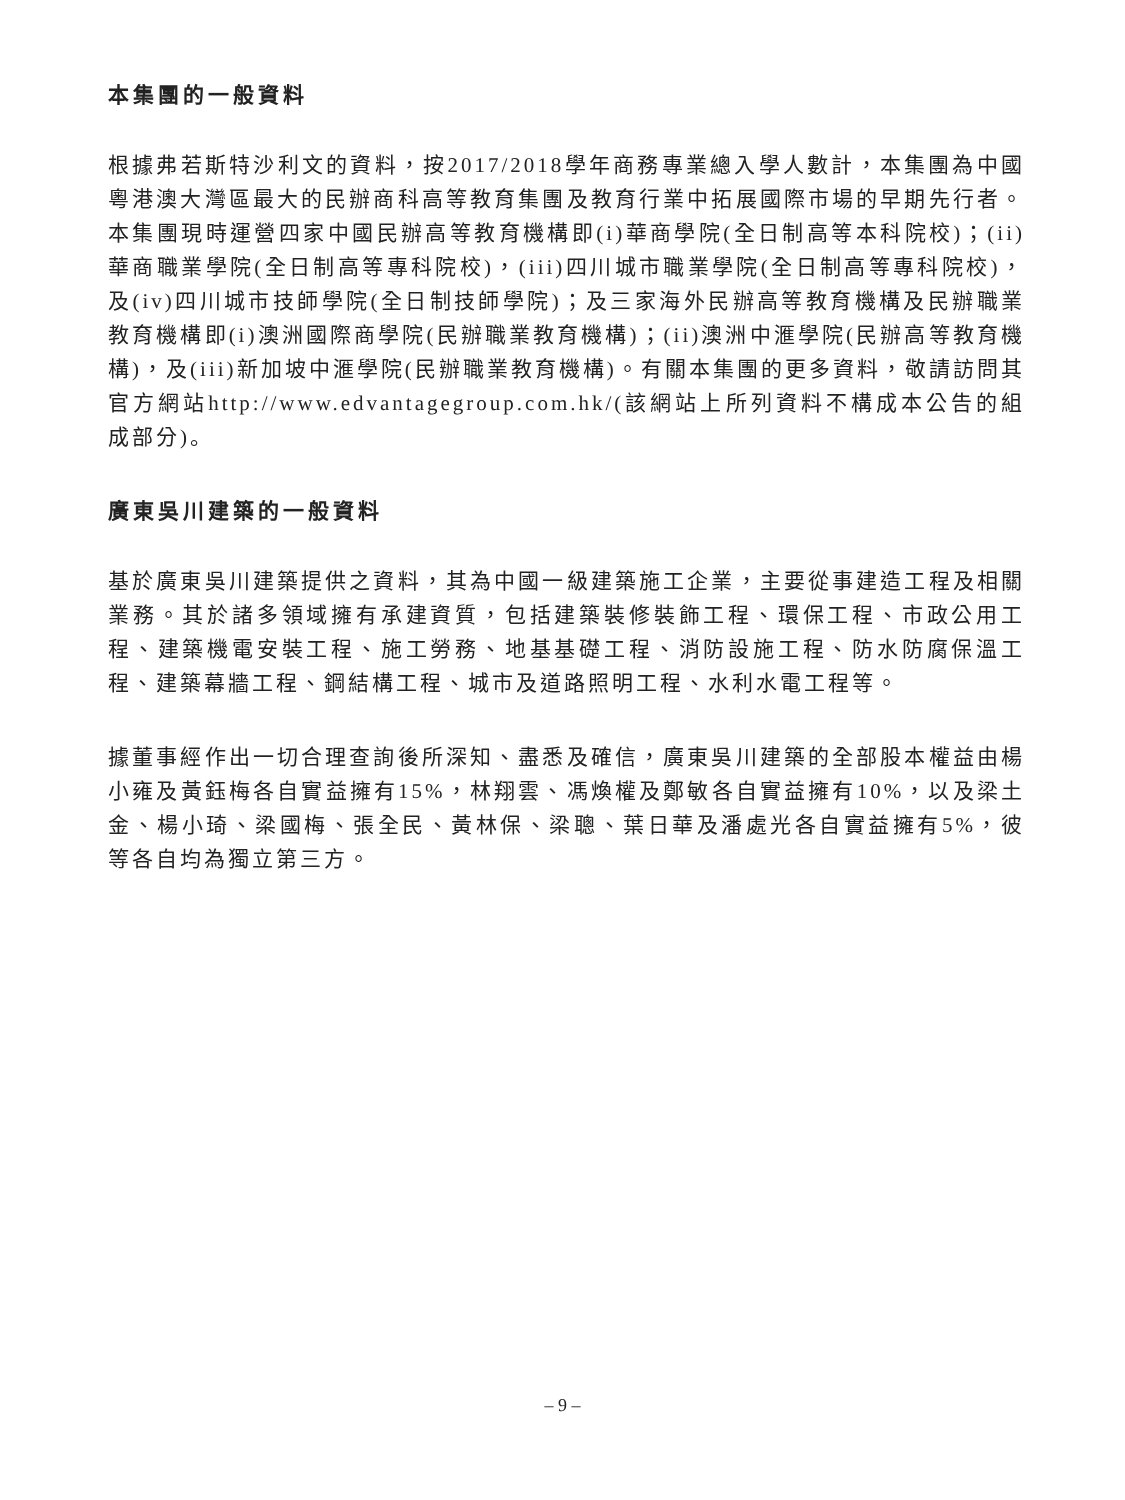本集團的一般資料
根據弗若斯特沙利文的資料，按2017/2018學年商務專業總入學人數計，本集團為中國粵港澳大灣區最大的民辦商科高等教育集團及教育行業中拓展國際市場的早期先行者。本集團現時運營四家中國民辦高等教育機構即(i)華商學院(全日制高等本科院校)；(ii)華商職業學院(全日制高等專科院校)，(iii)四川城市職業學院(全日制高等專科院校)，及(iv)四川城市技師學院(全日制技師學院)；及三家海外民辦高等教育機構及民辦職業教育機構即(i)澳洲國際商學院(民辦職業教育機構)；(ii)澳洲中滙學院(民辦高等教育機構)，及(iii)新加坡中滙學院(民辦職業教育機構)。有關本集團的更多資料，敬請訪問其官方網站http://www.edvantagegroup.com.hk/(該網站上所列資料不構成本公告的組成部分)。
廣東吳川建築的一般資料
基於廣東吳川建築提供之資料，其為中國一級建築施工企業，主要從事建造工程及相關業務。其於諸多領域擁有承建資質，包括建築裝修裝飾工程、環保工程、市政公用工程、建築機電安裝工程、施工勞務、地基基礎工程、消防設施工程、防水防腐保溫工程、建築幕牆工程、鋼結構工程、城市及道路照明工程、水利水電工程等。
據董事經作出一切合理查詢後所深知、盡悉及確信，廣東吳川建築的全部股本權益由楊小雍及黃鈺梅各自實益擁有15%，林翔雲、馮煥權及鄭敏各自實益擁有10%，以及梁土金、楊小琦、梁國梅、張全民、黃林保、梁聰、葉日華及潘處光各自實益擁有5%，彼等各自均為獨立第三方。
– 9 –